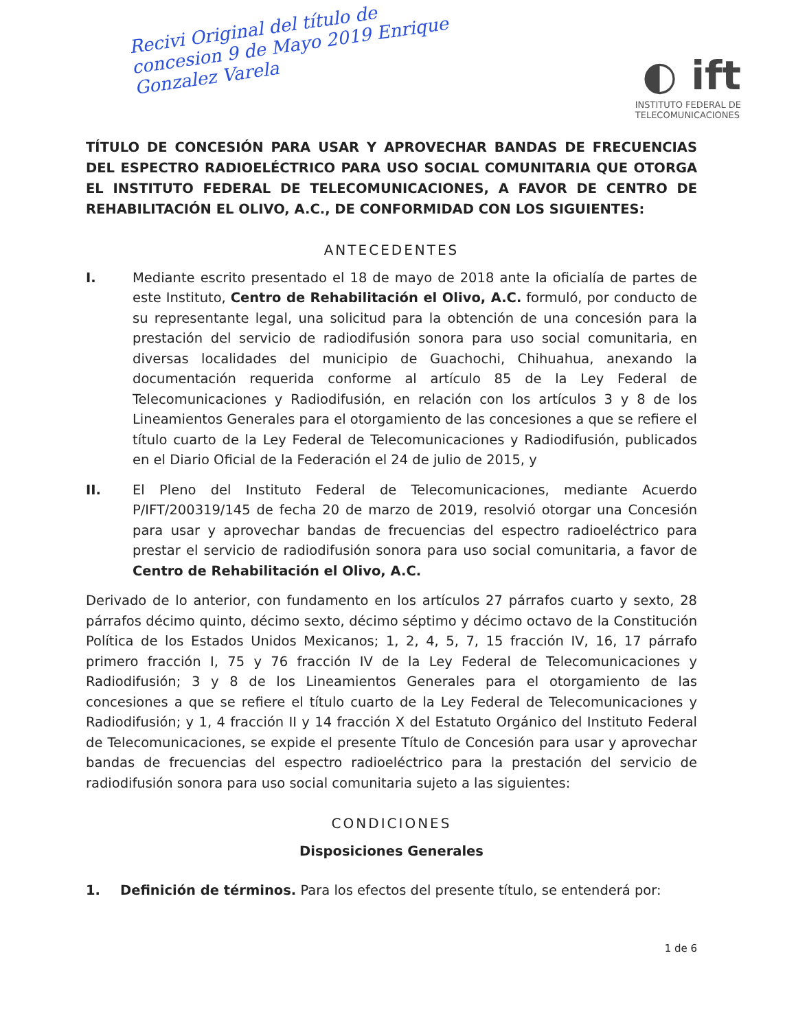Recivi Original del título de concesion 9 de Mayo 2019 Enrique Gonzalez Varela
◐ ift
INSTITUTO FEDERAL DE
TELECOMUNICACIONES
TÍTULO DE CONCESIÓN PARA USAR Y APROVECHAR BANDAS DE FRECUENCIAS DEL ESPECTRO RADIOELÉCTRICO PARA USO SOCIAL COMUNITARIA QUE OTORGA EL INSTITUTO FEDERAL DE TELECOMUNICACIONES, A FAVOR DE CENTRO DE REHABILITACIÓN EL OLIVO, A.C., DE CONFORMIDAD CON LOS SIGUIENTES:
ANTECEDENTES
I. Mediante escrito presentado el 18 de mayo de 2018 ante la oficialía de partes de este Instituto, Centro de Rehabilitación el Olivo, A.C. formuló, por conducto de su representante legal, una solicitud para la obtención de una concesión para la prestación del servicio de radiodifusión sonora para uso social comunitaria, en diversas localidades del municipio de Guachochi, Chihuahua, anexando la documentación requerida conforme al artículo 85 de la Ley Federal de Telecomunicaciones y Radiodifusión, en relación con los artículos 3 y 8 de los Lineamientos Generales para el otorgamiento de las concesiones a que se refiere el título cuarto de la Ley Federal de Telecomunicaciones y Radiodifusión, publicados en el Diario Oficial de la Federación el 24 de julio de 2015, y
II. El Pleno del Instituto Federal de Telecomunicaciones, mediante Acuerdo P/IFT/200319/145 de fecha 20 de marzo de 2019, resolvió otorgar una Concesión para usar y aprovechar bandas de frecuencias del espectro radioeléctrico para prestar el servicio de radiodifusión sonora para uso social comunitaria, a favor de Centro de Rehabilitación el Olivo, A.C.
Derivado de lo anterior, con fundamento en los artículos 27 párrafos cuarto y sexto, 28 párrafos décimo quinto, décimo sexto, décimo séptimo y décimo octavo de la Constitución Política de los Estados Unidos Mexicanos; 1, 2, 4, 5, 7, 15 fracción IV, 16, 17 párrafo primero fracción I, 75 y 76 fracción IV de la Ley Federal de Telecomunicaciones y Radiodifusión; 3 y 8 de los Lineamientos Generales para el otorgamiento de las concesiones a que se refiere el título cuarto de la Ley Federal de Telecomunicaciones y Radiodifusión; y 1, 4 fracción II y 14 fracción X del Estatuto Orgánico del Instituto Federal de Telecomunicaciones, se expide el presente Título de Concesión para usar y aprovechar bandas de frecuencias del espectro radioeléctrico para la prestación del servicio de radiodifusión sonora para uso social comunitaria sujeto a las siguientes:
CONDICIONES
Disposiciones Generales
1. Definición de términos. Para los efectos del presente título, se entenderá por:
1 de 6